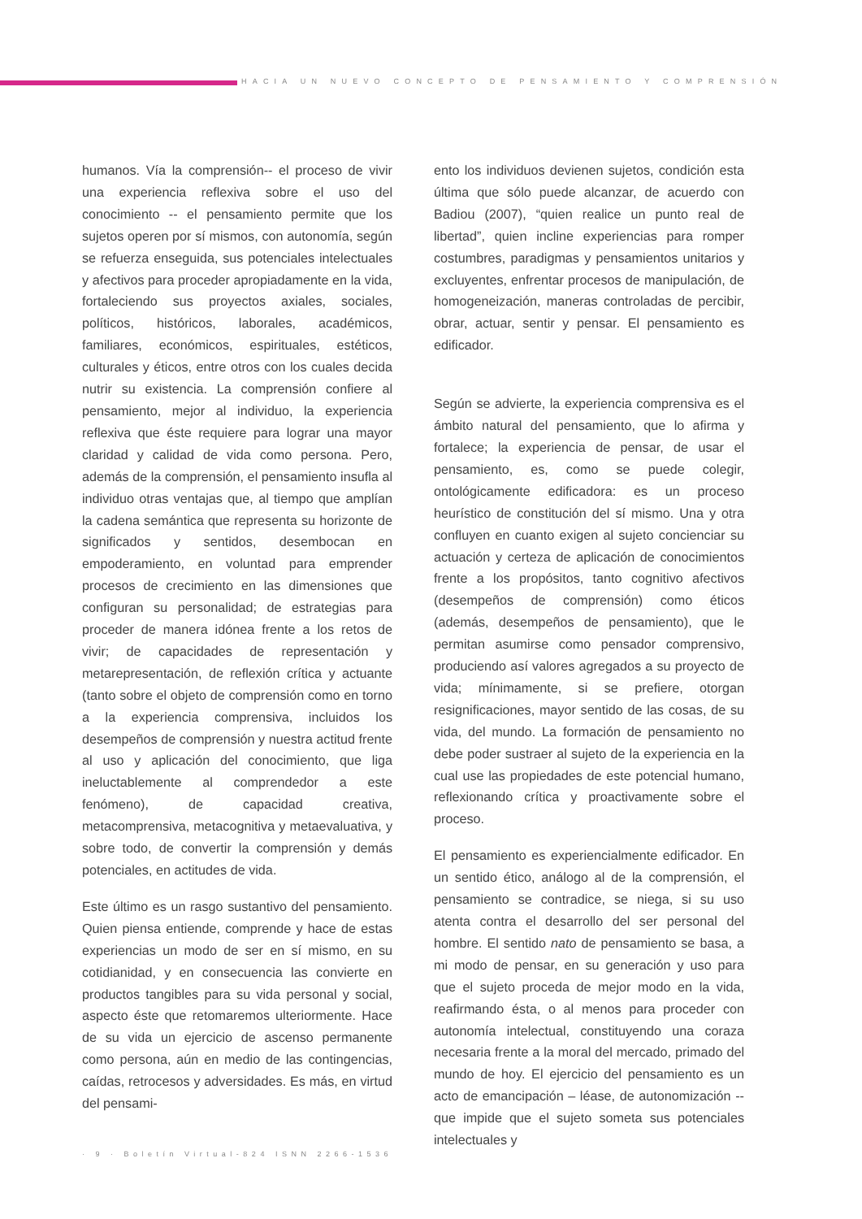HACIA UN NUEVO CONCEPTO DE PENSAMIENTO Y COMPRENSIÓN
humanos. Vía la comprensión-- el proceso de vivir una experiencia reflexiva sobre el uso del conocimiento -- el pensamiento permite que los sujetos operen por sí mismos, con autonomía, según se refuerza enseguida, sus potenciales intelectuales y afectivos para proceder apropiadamente en la vida, fortaleciendo sus proyectos axiales, sociales, políticos, históricos, laborales, académicos, familiares, económicos, espirituales, estéticos, culturales y éticos, entre otros con los cuales decida nutrir su existencia. La comprensión confiere al pensamiento, mejor al individuo, la experiencia reflexiva que éste requiere para lograr una mayor claridad y calidad de vida como persona. Pero, además de la comprensión, el pensamiento insufla al individuo otras ventajas que, al tiempo que amplían la cadena semántica que representa su horizonte de significados y sentidos, desembocan en empoderamiento, en voluntad para emprender procesos de crecimiento en las dimensiones que configuran su personalidad; de estrategias para proceder de manera idónea frente a los retos de vivir; de capacidades de representación y metarepresentación, de reflexión crítica y actuante (tanto sobre el objeto de comprensión como en torno a la experiencia comprensiva, incluidos los desempeños de comprensión y nuestra actitud frente al uso y aplicación del conocimiento, que liga ineluctablemente al comprendedor a este fenómeno), de capacidad creativa, metacomprensiva, metacognitiva y metaevaluativa, y sobre todo, de convertir la comprensión y demás potenciales, en actitudes de vida.
Este último es un rasgo sustantivo del pensamiento. Quien piensa entiende, comprende y hace de estas experiencias un modo de ser en sí mismo, en su cotidianidad, y en consecuencia las convierte en productos tangibles para su vida personal y social, aspecto éste que retomaremos ulteriormente. Hace de su vida un ejercicio de ascenso permanente como persona, aún en medio de las contingencias, caídas, retrocesos y adversidades. Es más, en virtud del pensami-
ento los individuos devienen sujetos, condición esta última que sólo puede alcanzar, de acuerdo con Badiou (2007), “quien realice un punto real de libertad”, quien incline experiencias para romper costumbres, paradigmas y pensamientos unitarios y excluyentes, enfrentar procesos de manipulación, de homogeneización, maneras controladas de percibir, obrar, actuar, sentir y pensar. El pensamiento es edificador.
Según se advierte, la experiencia comprensiva es el ámbito natural del pensamiento, que lo afirma y fortalece; la experiencia de pensar, de usar el pensamiento, es, como se puede colegir, ontológicamente edificadora: es un proceso heurístico de constitución del sí mismo. Una y otra confluyen en cuanto exigen al sujeto concienciar su actuación y certeza de aplicación de conocimientos frente a los propósitos, tanto cognitivo afectivos (desempeños de comprensión) como éticos (además, desempeños de pensamiento), que le permitan asumirse como pensador comprensivo, produciendo así valores agregados a su proyecto de vida; mínimamente, si se prefiere, otorgan resignificaciones, mayor sentido de las cosas, de su vida, del mundo. La formación de pensamiento no debe poder sustraer al sujeto de la experiencia en la cual use las propiedades de este potencial humano, reflexionando crítica y proactivamente sobre el proceso.
El pensamiento es experiencialmente edificador. En un sentido ético, análogo al de la comprensión, el pensamiento se contradice, se niega, si su uso atenta contra el desarrollo del ser personal del hombre. El sentido nato de pensamiento se basa, a mi modo de pensar, en su generación y uso para que el sujeto proceda de mejor modo en la vida, reafirmando ésta, o al menos para proceder con autonomía intelectual, constituyendo una coraza necesaria frente a la moral del mercado, primado del mundo de hoy. El ejercicio del pensamiento es un acto de emancipación – léase, de autonomización -- que impide que el sujeto someta sus potenciales intelectuales y
· 9 · Boletín Virtual-824 ISNN 2266-1536